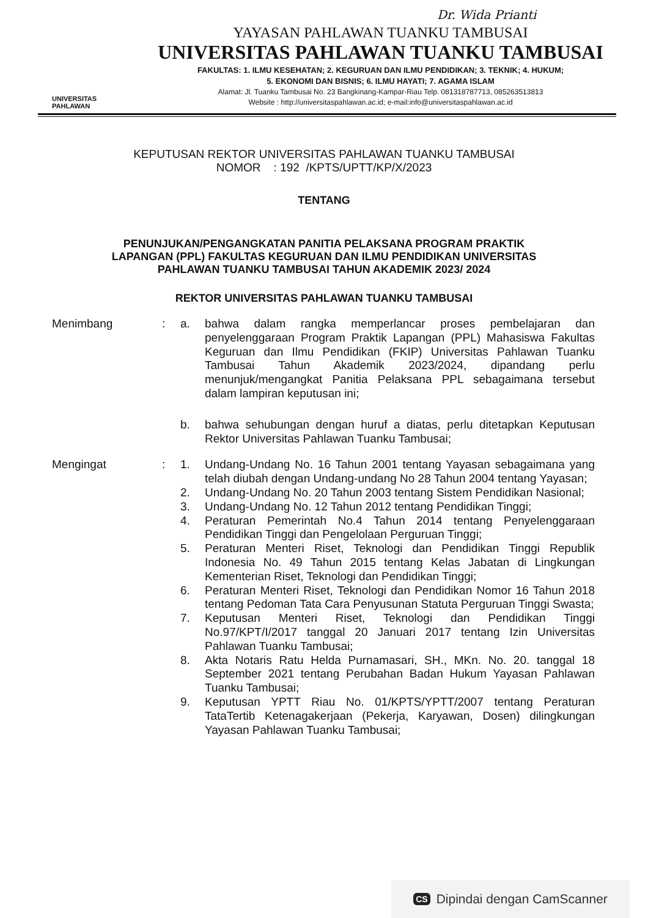Dr. Wida Prianti
UNIVERSITAS
PAHLAWAN
YAYASAN PAHLAWAN TUANKU TAMBUSAI
UNIVERSITAS PAHLAWAN TUANKU TAMBUSAI
FAKULTAS: 1. ILMU KESEHATAN; 2. KEGURUAN DAN ILMU PENDIDIKAN; 3. TEKNIK; 4. HUKUM;
5. EKONOMI DAN BISNIS; 6. ILMU HAYATI; 7. AGAMA ISLAM
Alamat: Jl. Tuanku Tambusai No. 23 Bangkinang-Kampar-Riau Telp. 081318787713, 085263513813
Website : http://universitaspahlawan.ac.id; e-mail:info@universitaspahlawan.ac.id
KEPUTUSAN REKTOR UNIVERSITAS PAHLAWAN TUANKU TAMBUSAI
NOMOR : 192 /KPTS/UPTT/KP/X/2023
TENTANG
PENUNJUKAN/PENGANGKATAN PANITIA PELAKSANA PROGRAM PRAKTIK
LAPANGAN (PPL) FAKULTAS KEGURUAN DAN ILMU PENDIDIKAN UNIVERSITAS
PAHLAWAN TUANKU TAMBUSAI TAHUN AKADEMIK 2023/ 2024
REKTOR UNIVERSITAS PAHLAWAN TUANKU TAMBUSAI
Menimbang : a.
bahwa dalam rangka memperlancar proses pembelajaran dan penyelenggaraan Program Praktik Lapangan (PPL) Mahasiswa Fakultas Keguruan dan Ilmu Pendidikan (FKIP) Universitas Pahlawan Tuanku Tambusai Tahun Akademik 2023/2024, dipandang perlu menunjuk/mengangkat Panitia Pelaksana PPL sebagaimana tersebut dalam lampiran keputusan ini;
b.
bahwa sehubungan dengan huruf a diatas, perlu ditetapkan Keputusan Rektor Universitas Pahlawan Tuanku Tambusai;
Mengingat : 1.
Undang-Undang No. 16 Tahun 2001 tentang Yayasan sebagaimana yang telah diubah dengan Undang-undang No 28 Tahun 2004 tentang Yayasan;
2.
Undang-Undang No. 20 Tahun 2003 tentang Sistem Pendidikan Nasional;
3.
Undang-Undang No. 12 Tahun 2012 tentang Pendidikan Tinggi;
4.
Peraturan Pemerintah No.4 Tahun 2014 tentang Penyelenggaraan Pendidikan Tinggi dan Pengelolaan Perguruan Tinggi;
5.
Peraturan Menteri Riset, Teknologi dan Pendidikan Tinggi Republik Indonesia No. 49 Tahun 2015 tentang Kelas Jabatan di Lingkungan Kementerian Riset, Teknologi dan Pendidikan Tinggi;
6.
Peraturan Menteri Riset, Teknologi dan Pendidikan Nomor 16 Tahun 2018 tentang Pedoman Tata Cara Penyusunan Statuta Perguruan Tinggi Swasta;
7.
Keputusan Menteri Riset, Teknologi dan Pendidikan Tinggi No.97/KPT/I/2017 tanggal 20 Januari 2017 tentang Izin Universitas Pahlawan Tuanku Tambusai;
8.
Akta Notaris Ratu Helda Purnamasari, SH., MKn. No. 20. tanggal 18 September 2021 tentang Perubahan Badan Hukum Yayasan Pahlawan Tuanku Tambusai;
9.
Keputusan YPTT Riau No. 01/KPTS/YPTT/2007 tentang Peraturan TataTertib Ketenagakerjaan (Pekerja, Karyawan, Dosen) dilingkungan Yayasan Pahlawan Tuanku Tambusai;
CS Dipindai dengan CamScanner